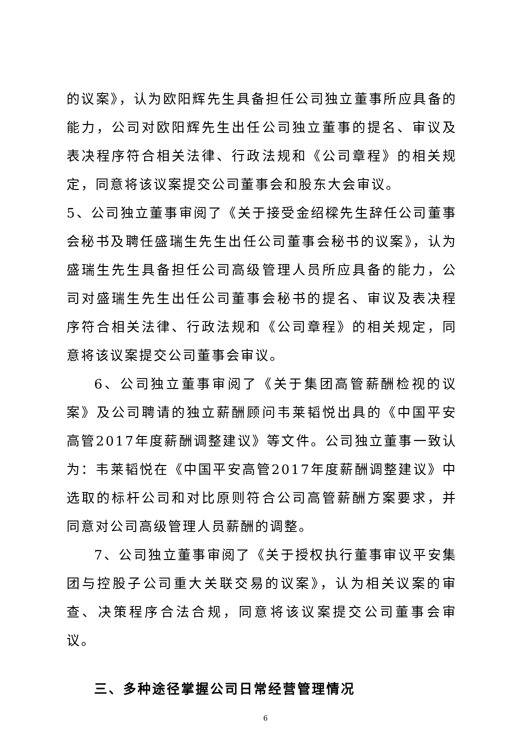的议案》，认为欧阳辉先生具备担任公司独立董事所应具备的能力，公司对欧阳辉先生出任公司独立董事的提名、审议及表决程序符合相关法律、行政法规和《公司章程》的相关规定，同意将该议案提交公司董事会和股东大会审议。
5、公司独立董事审阅了《关于接受金绍樑先生辞任公司董事会秘书及聘任盛瑞生先生出任公司董事会秘书的议案》，认为盛瑞生先生具备担任公司高级管理人员所应具备的能力，公司对盛瑞生先生出任公司董事会秘书的提名、审议及表决程序符合相关法律、行政法规和《公司章程》的相关规定，同意将该议案提交公司董事会审议。
6、公司独立董事审阅了《关于集团高管薪酬检视的议案》及公司聘请的独立薪酬顾问韦莱韬悦出具的《中国平安高管2017年度薪酬调整建议》等文件。公司独立董事一致认为：韦莱韬悦在《中国平安高管2017年度薪酬调整建议》中选取的标杆公司和对比原则符合公司高管薪酬方案要求，并同意对公司高级管理人员薪酬的调整。
7、公司独立董事审阅了《关于授权执行董事审议平安集团与控股子公司重大关联交易的议案》，认为相关议案的审查、决策程序合法合规，同意将该议案提交公司董事会审议。
三、多种途径掌握公司日常经营管理情况
6